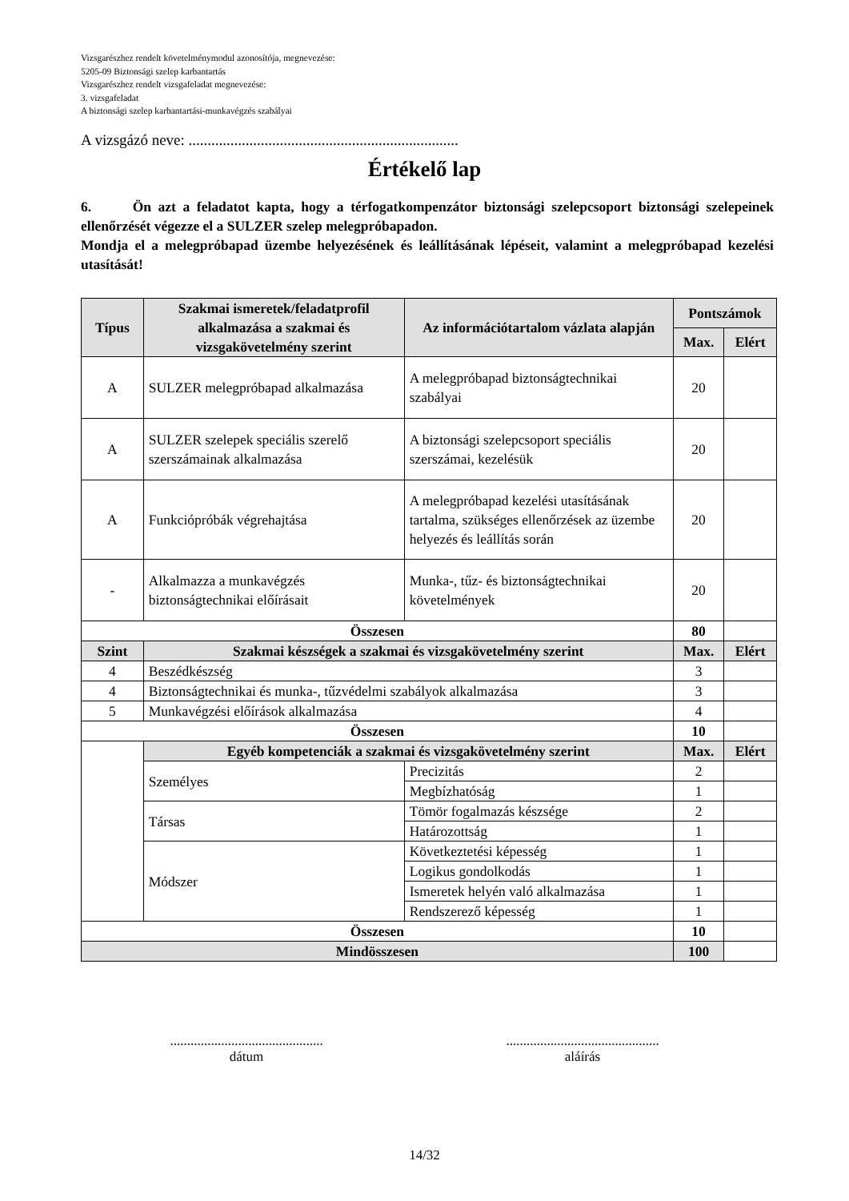Vizsgarészhez rendelt követelménymodul azonosítója, megnevezése:
5205-09 Biztonsági szelep karbantartás
Vizsgarészhez rendelt vizsgafeladat megnevezése:
3. vizsgafeladat
A biztonsági szelep karbantartási-munkavégzés szabályai
A vizsgázó neve: .......................................................................
Értékelő lap
6. Ön azt a feladatot kapta, hogy a térfogatkompenzátor biztonsági szelepcsoport biztonsági szelepeinek ellenőrzését végezze el a SULZER szelep melegpróbapadon.
Mondja el a melegpróbapad üzembe helyezésének és leállításának lépéseit, valamint a melegpróbapad kezelési utasítását!
| Típus | Szakmai ismeretek/feladatprofil alkalmazása a szakmai és vizsgakövetelmény szerint | Az információtartalom vázlata alapján | Pontszámok | |
| --- | --- | --- | --- | --- |
| | | | Max. | Elért |
| A | SULZER melegpróbapad alkalmazása | A melegpróbapad biztonságtechnikai szabályai | 20 | |
| A | SULZER szelepek speciális szerelő szerszámainak alkalmazása | A biztonsági szelepcsoport speciális szerszámai, kezelésük | 20 | |
| A | Funkciópróbák végrehajtása | A melegpróbapad kezelési utasításának tartalma, szükséges ellenőrzések az üzembe helyezés és leállítás során | 20 | |
| - | Alkalmazza a munkavégzés biztonságtechnikai előírásait | Munka-, tűz- és biztonságtechnikai követelmények | 20 | |
| Összesen | | | 80 | |
| Szint | Szakmai készségek a szakmai és vizsgakövetelmény szerint | | Max. | Elért |
| 4 | Beszédkészség | | 3 | |
| 4 | Biztonságtechnikai és munka-, tűzvédelmi szabályok alkalmazása | | 3 | |
| 5 | Munkavégzési előírások alkalmazása | | 4 | |
| Összesen | | | 10 | |
| | Egyéb kompetenciák a szakmai és vizsgakövetelmény szerint | | Max. | Elért |
| | Személyes | Precizitás | 2 | |
| | | Megbízhatóság | 1 | |
| | Társas | Tömör fogalmazás készsége | 2 | |
| | | Határozottság | 1 | |
| | Módszer | Következtetési képesség | 1 | |
| | | Logikus gondolkodás | 1 | |
| | | Ismeretek helyén való alkalmazása | 1 | |
| | | Rendszerező képesség | 1 | |
| Összesen | | | 10 | |
| Mindösszesen | | | 100 | |
.............................................
dátum
.............................................
aláírás
14/32